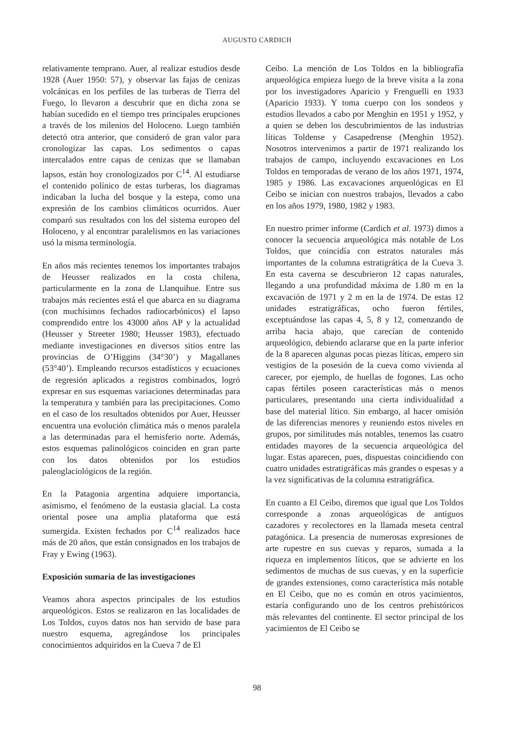AUGUSTO CARDICH
relativamente temprano. Auer, al realizar estudios desde 1928 (Auer 1950: 57), y observar las fajas de cenizas volcánicas en los perfiles de las turberas de Tierra del Fuego, lo llevaron a descubrir que en dicha zona se habían sucedido en el tiempo tres principales erupciones a través de los milenios del Holoceno. Luego también detectó otra anterior, que consideró de gran valor para cronologizar las capas. Los sedimentos o capas intercalados entre capas de cenizas que se llamaban lapsos, están hoy cronologizados por C<sup>14</sup>. Al estudiarse el contenido polínico de estas turberas, los diagramas indicaban la lucha del bosque y la estepa, como una expresión de los cambios climáticos ocurridos. Auer comparó sus resultados con los del sistema europeo del Holoceno, y al encontrar paralelismos en las variaciones usó la misma terminología.
En años más recientes tenemos los importantes trabajos de Heusser realizados en la costa chilena, particularmente en la zona de Llanquihue. Entre sus trabajos más recientes está el que abarca en su diagrama (con muchísimos fechados radiocarbónicos) el lapso comprendido entre los 43000 años AP y la actualidad (Heusser y Streeter 1980; Heusser 1983), efectuado mediante investigaciones en diversos sitios entre las provincias de O’Higgins (34°30’) y Magallanes (53°40’). Empleando recursos estadísticos y ecuaciones de regresión aplicados a registros combinados, logró expresar en sus esquemas variaciones determinadas para la temperatura y también para las precipitaciones. Como en el caso de los resultados obtenidos por Auer, Heusser encuentra una evolución climática más o menos paralela a las determinadas para el hemisferio norte. Además, estos esquemas palinológicos coinciden en gran parte con los datos obtenidos por los estudios paleoglaciológicos de la región.
En la Patagonia argentina adquiere importancia, asimismo, el fenómeno de la eustasia glacial. La costa oriental posee una amplia plataforma que está sumergida. Existen fechados por C<sup>14</sup> realizados hace más de 20 años, que están consignados en los trabajos de Fray y Ewing (1963).
Exposición sumaria de las investigaciones
Veamos ahora aspectos principales de los estudios arqueológicos. Estos se realizaron en las localidades de Los Toldos, cuyos datos nos han servido de base para nuestro esquema, agregándose los principales conocimientos adquiridos en la Cueva 7 de El
Ceibo. La mención de Los Toldos en la bibliografía arqueológica empieza luego de la breve visita a la zona por los investigadores Aparicio y Frenguelli en 1933 (Aparicio 1933). Y toma cuerpo con los sondeos y estudios llevados a cabo por Menghin en 1951 y 1952, y a quien se deben los descubrimientos de las industrias líticas Toldense y Casapedrense (Menghin 1952). Nosotros intervenimos a partir de 1971 realizando los trabajos de campo, incluyendo excavaciones en Los Toldos en temporadas de verano de los años 1971, 1974, 1985 y 1986. Las excavaciones arqueológicas en El Ceibo se inician con nuestros trabajos, llevados a cabo en los años 1979, 1980, 1982 y 1983.
En nuestro primer informe (Cardich et al. 1973) dimos a conocer la secuencia arqueológica más notable de Los Toldos, que coincidía con estratos naturales más importantes de la columna estratigrática de la Cueva 3. En esta caverna se descubrieron 12 capas naturales, llegando a una profundidad máxima de 1.80 m en la excavación de 1971 y 2 m en la de 1974. De estas 12 unidades estratigráficas, ocho fueron fértiles, exceptuándose las capas 4, 5, 8 y 12, comenzando de arriba hacia abajo, que carecían de contenido arqueológico, debiendo aclararse que en la parte inferior de la 8 aparecen algunas pocas piezas líticas, empero sin vestigios de la posesión de la cueva como vivienda al carecer, por ejemplo, de huellas de fogones. Las ocho capas fértiles poseen características más o menos particulares, presentando una cierta individualidad a base del material lítico. Sin embargo, al hacer omisión de las diferencias menores y reuniendo estos niveles en grupos, por similitudes más notables, tenemos las cuatro entidades mayores de la secuencia arqueológica del lugar. Estas aparecen, pues, dispuestas coincidiendo con cuatro unidades estratigráficas más grandes o espesas y a la vez significativas de la columna estratigráfica.
En cuanto a El Ceibo, diremos que igual que Los Toldos corresponde a zonas arqueológicas de antiguos cazadores y recolectores en la llamada meseta central patagónica. La presencia de numerosas expresiones de arte rupestre en sus cuevas y reparos, sumada a la riqueza en implementos líticos, que se advierte en los sedimentos de muchas de sus cuevas, y en la superficie de grandes extensiones, como característica más notable en El Ceibo, que no es común en otros yacimientos, estaría configurando uno de los centros prehistóricos más relevantes del continente. El sector principal de los yacimientos de El Ceibo se
98